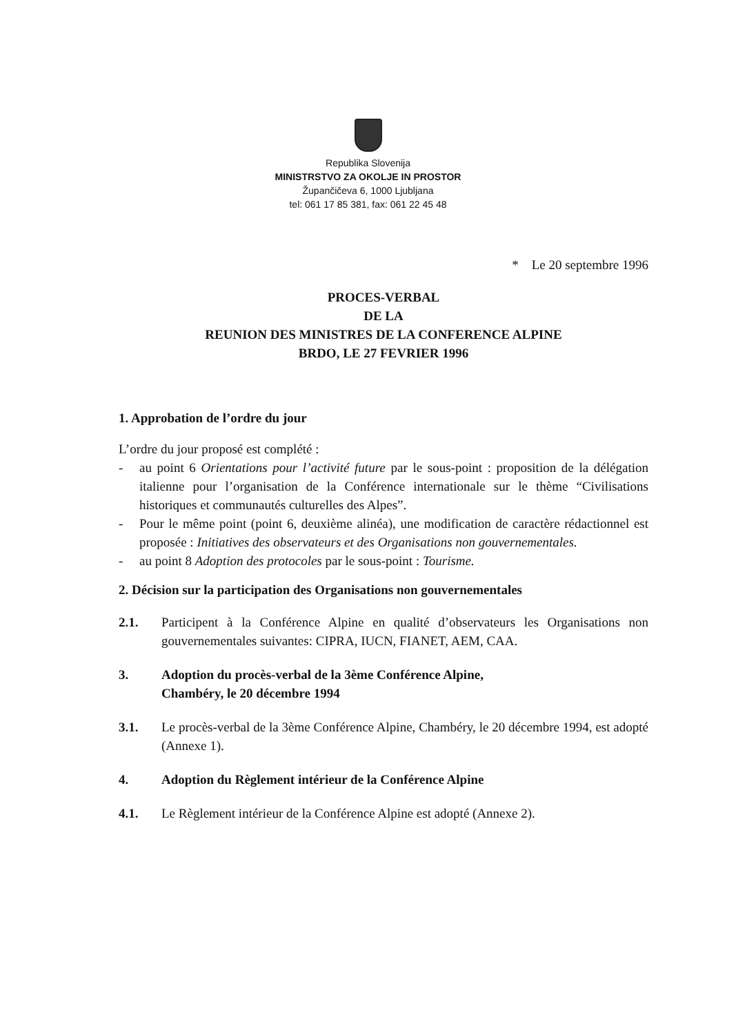Republika Slovenija
MINISTRSTVO ZA OKOLJE IN PROSTOR
Župančičeva 6, 1000 Ljubljana
tel: 061 17 85 381, fax: 061 22 45 48
* Le 20 septembre 1996
PROCES-VERBAL
DE LA
REUNION DES MINISTRES DE LA CONFERENCE ALPINE
BRDO, LE 27 FEVRIER 1996
1. Approbation de l’ordre du jour
L’ordre du jour proposé est complété :
- au point 6 Orientations pour l’activité future par le sous-point : proposition de la délégation italienne pour l’organisation de la Conférence internationale sur le thème “Civilisations historiques et communautés culturelles des Alpes”.
- Pour le même point (point 6, deuxième alinéa), une modification de caractère rédactionnel est proposée : Initiatives des observateurs et des Organisations non gouvernementales.
- au point 8 Adoption des protocoles par le sous-point : Tourisme.
2. Décision sur la participation des Organisations non gouvernementales
2.1. Participent à la Conférence Alpine en qualité d’observateurs les Organisations non gouvernementales suivantes: CIPRA, IUCN, FIANET, AEM, CAA.
3. Adoption du procès-verbal de la 3ème Conférence Alpine,
Chambéry, le 20 décembre 1994
3.1. Le procès-verbal de la 3ème Conférence Alpine, Chambéry, le 20 décembre 1994, est adopté (Annexe 1).
4. Adoption du Règlement intérieur de la Conférence Alpine
4.1. Le Règlement intérieur de la Conférence Alpine est adopté (Annexe 2).